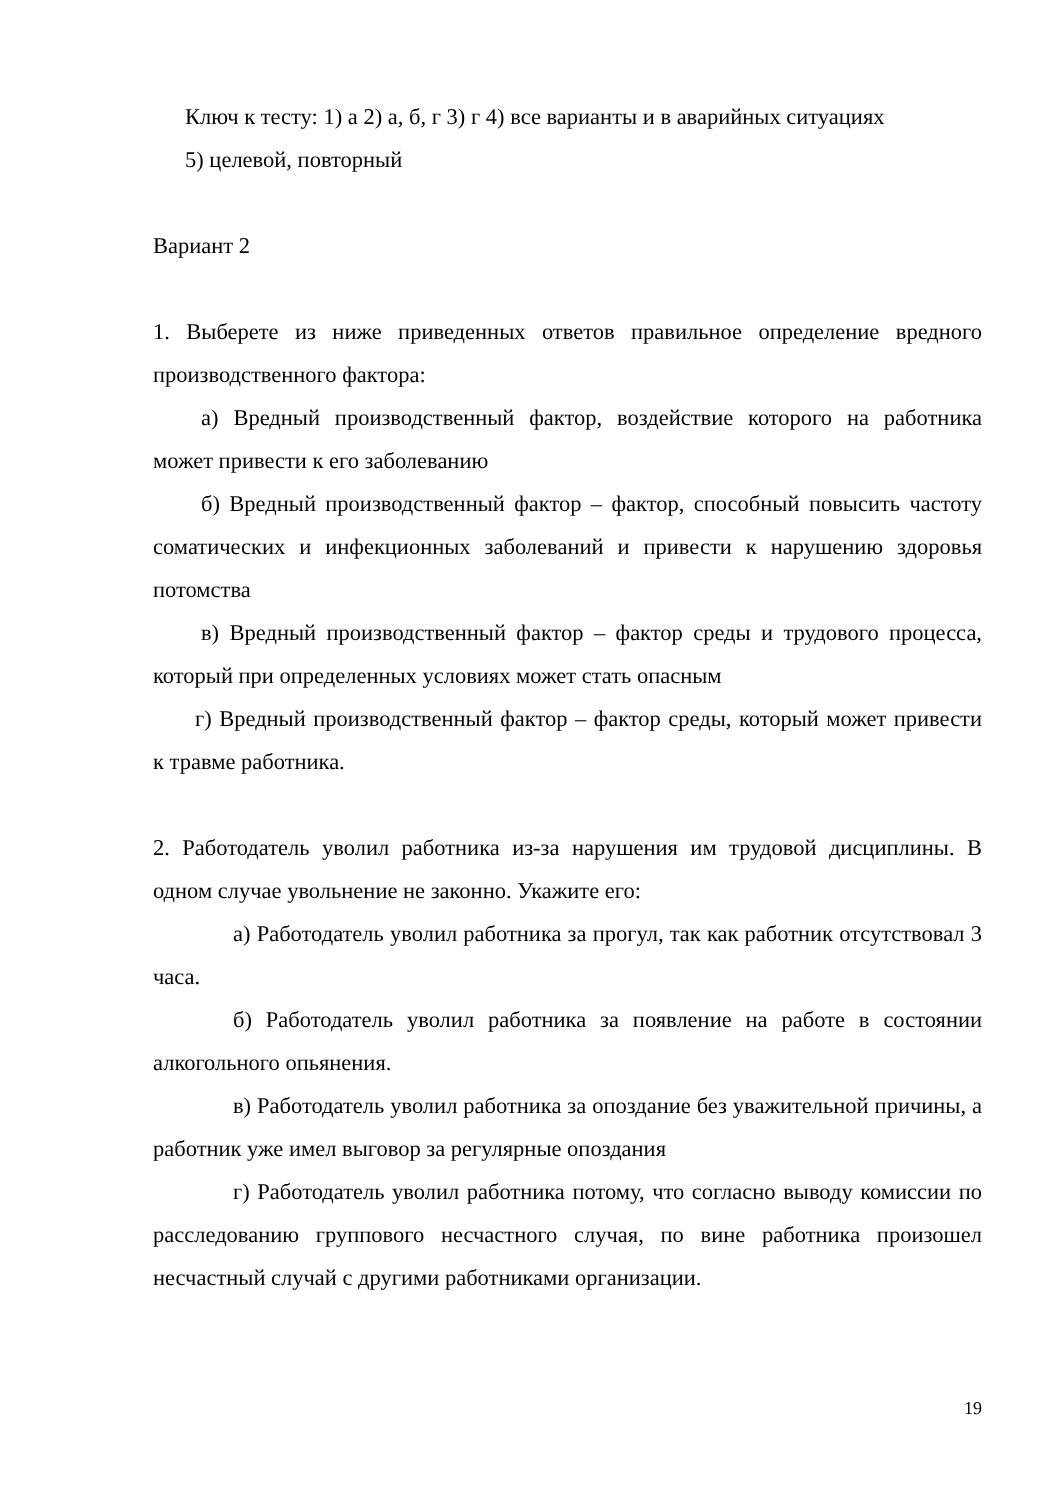Ключ к тесту: 1) а 2) а, б, г 3) г 4) все варианты и в аварийных ситуациях
5) целевой, повторный
Вариант 2
1. Выберете из ниже приведенных ответов правильное определение вредного производственного фактора:
а) Вредный производственный фактор, воздействие которого на работника может привести к его заболеванию
б) Вредный производственный фактор – фактор, способный повысить частоту соматических и инфекционных заболеваний и привести к нарушению здоровья потомства
в) Вредный производственный фактор – фактор среды и трудового процесса, который при определенных условиях может стать опасным
г) Вредный производственный фактор – фактор среды, который может привести к травме работника.
2. Работодатель уволил работника из-за нарушения им трудовой дисциплины. В одном случае увольнение не законно. Укажите его:
а) Работодатель уволил работника за прогул, так как работник отсутствовал 3 часа.
б) Работодатель уволил работника за появление на работе в состоянии алкогольного опьянения.
в) Работодатель уволил работника за опоздание без уважительной причины, а работник уже имел выговор за регулярные опоздания
г) Работодатель уволил работника потому, что согласно выводу комиссии по расследованию группового несчастного случая, по вине работника произошел несчастный случай с другими работниками организации.
19